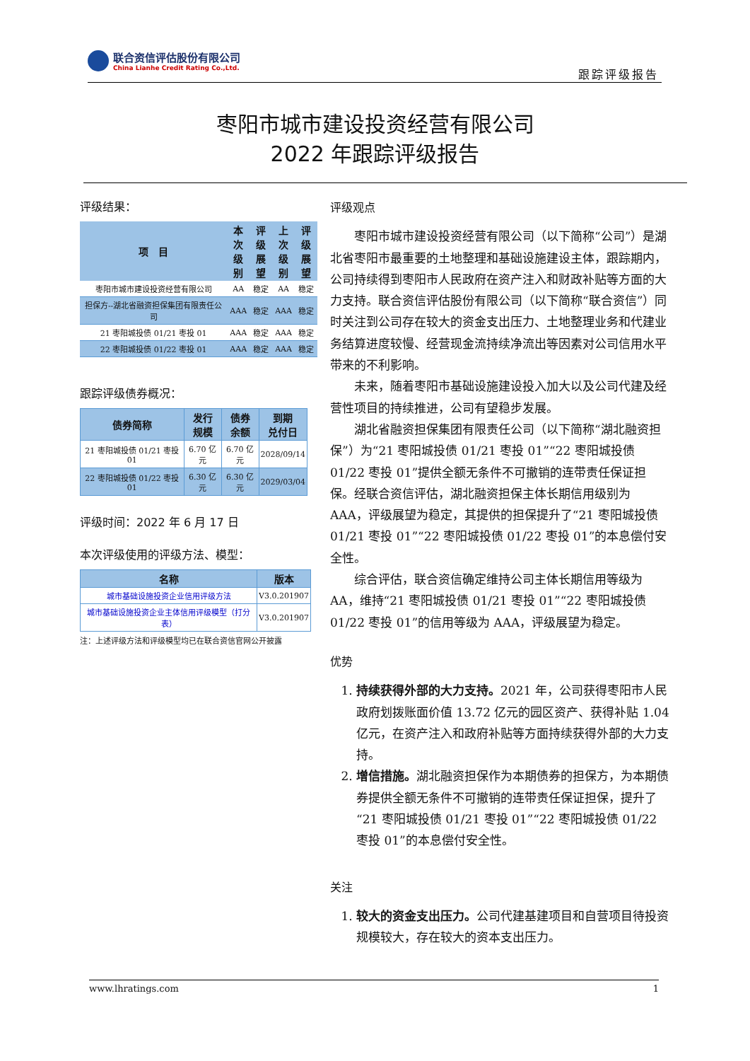联合资信评估股份有限公司
China Lianhe Credit Rating Co.,Ltd.
跟踪评级报告
枣阳市城市建设投资经营有限公司
2022 年跟踪评级报告
评级结果：
| 项 目 | 本次 级别 | 评级 展望 | 上次 级别 | 评级 展望 |
| --- | --- | --- | --- | --- |
| 枣阳市城市建设投资经营有限公司 | AA | 稳定 | AA | 稳定 |
| 担保方--湖北省融资担保集团有限责任公司 | AAA | 稳定 | AAA | 稳定 |
| 21 枣阳城投债 01/21 枣投 01 | AAA | 稳定 | AAA | 稳定 |
| 22 枣阳城投债 01/22 枣投 01 | AAA | 稳定 | AAA | 稳定 |
跟踪评级债券概况：
| 债券简称 | 发行 规模 | 债券 余额 | 到期 兑付日 |
| --- | --- | --- | --- |
| 21 枣阳城投债 01/21 枣投 01 | 6.70 亿元 | 6.70 亿元 | 2028/09/14 |
| 22 枣阳城投债 01/22 枣投 01 | 6.30 亿元 | 6.30 亿元 | 2029/03/04 |
评级时间：2022 年 6 月 17 日
本次评级使用的评级方法、模型：
| 名称 | 版本 |
| --- | --- |
| 城市基础设施投资企业信用评级方法 | V3.0.201907 |
| 城市基础设施投资企业主体信用评级模型（打分表） | V3.0.201907 |
注：上述评级方法和评级模型均已在联合资信官网公开披露
评级观点
枣阳市城市建设投资经营有限公司（以下简称“公司”）是湖北省枣阳市最重要的土地整理和基础设施建设主体，跟踪期内，公司持续得到枣阳市人民政府在资产注入和财政补贴等方面的大力支持。联合资信评估股份有限公司（以下简称“联合资信”）同时关注到公司存在较大的资金支出压力、土地整理业务和代建业务结算进度较慢、经营现金流持续净流出等因素对公司信用水平带来的不利影响。
未来，随着枣阳市基础设施建设投入加大以及公司代建及经营性项目的持续推进，公司有望稳步发展。
湖北省融资担保集团有限责任公司（以下简称“湖北融资担保”）为“21 枣阳城投债 01/21 枣投 01”“22 枣阳城投债 01/22 枣投 01”提供全额无条件不可撤销的连带责任保证担保。经联合资信评估，湖北融资担保主体长期信用级别为 AAA，评级展望为稳定，其提供的担保提升了“21 枣阳城投债 01/21 枣投 01”“22 枣阳城投债 01/22 枣投 01”的本息偿付安全性。
综合评估，联合资信确定维持公司主体长期信用等级为 AA，维持“21 枣阳城投债 01/21 枣投 01”“22 枣阳城投债 01/22 枣投 01”的信用等级为 AAA，评级展望为稳定。
优势
1. 持续获得外部的大力支持。2021 年，公司获得枣阳市人民政府划拨账面价值 13.72 亿元的园区资产、获得补贴 1.04 亿元，在资产注入和政府补贴等方面持续获得外部的大力支持。
2. 增信措施。湖北融资担保作为本期债券的担保方，为本期债券提供全额无条件不可撤销的连带责任保证担保，提升了“21 枣阳城投债 01/21 枣投 01”“22 枣阳城投债 01/22 枣投 01”的本息偿付安全性。
关注
1. 较大的资金支出压力。公司代建基建项目和自营项目待投资规模较大，存在较大的资本支出压力。
www.lhratings.com 1